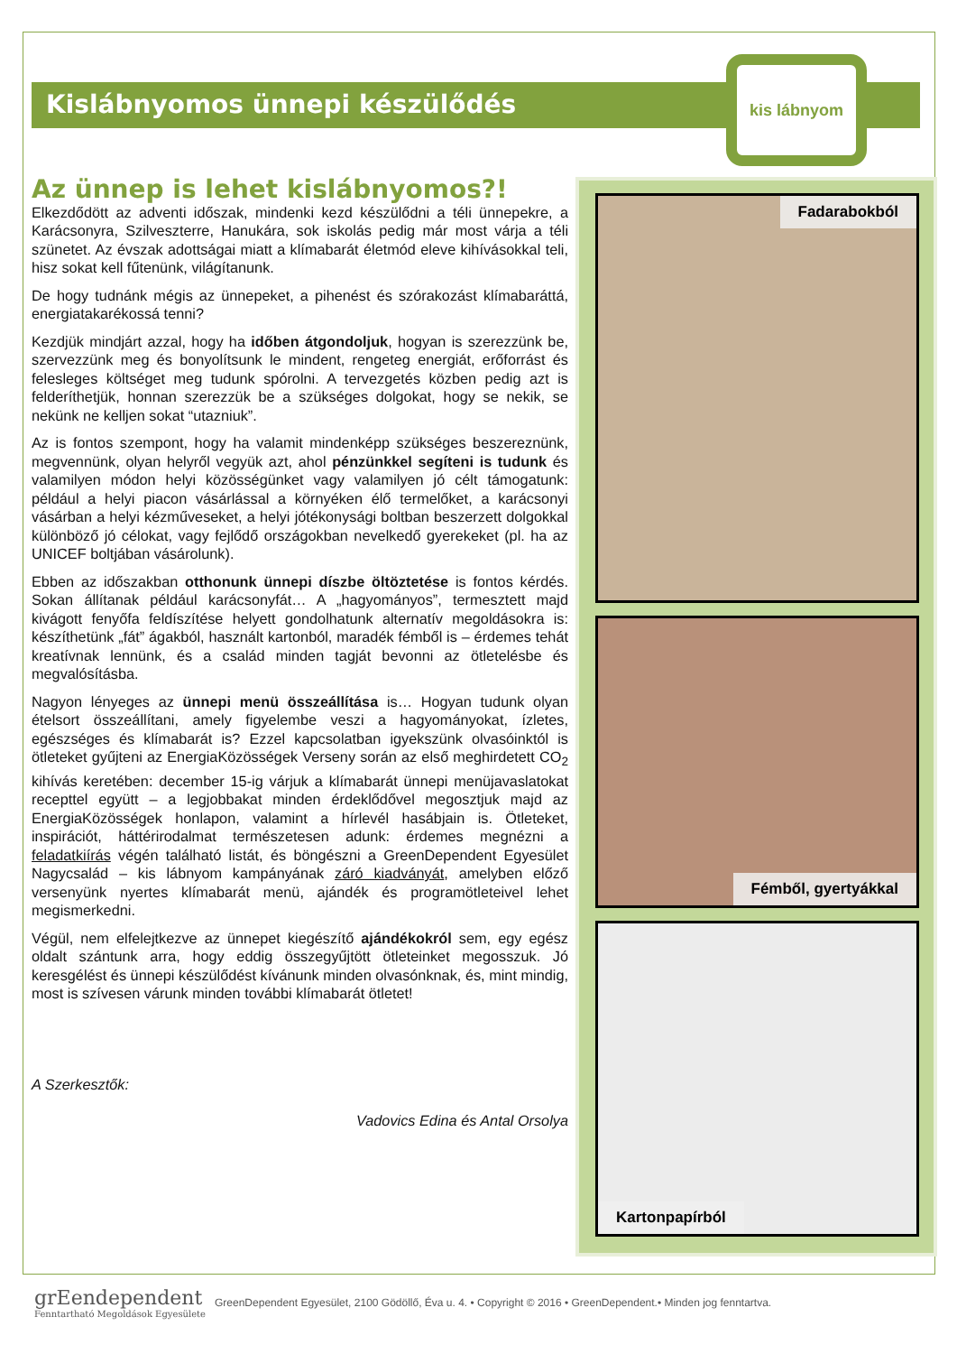Kislábnyomos ünnepi készülődés
kis lábnyom
Az ünnep is lehet kislábnyomos?!
Elkezdődött az adventi időszak, mindenki kezd készülődni a téli ünnepekre, a Karácsonyra, Szilveszterre, Hanukára, sok iskolás pedig már most várja a téli szünetet. Az évszak adottságai miatt a klímabarát életmód eleve kihívásokkal teli, hisz sokat kell fűtenünk, világítanunk.
De hogy tudnánk mégis az ünnepeket, a pihenést és szórakozást klímabaráttá, energiatakarékossá tenni?
Kezdjük mindjárt azzal, hogy ha időben átgondoljuk, hogyan is szerezzünk be, szervezzünk meg és bonyolítsunk le mindent, rengeteg energiát, erőforrást és felesleges költséget meg tudunk spórolni. A tervezgetés közben pedig azt is felderíthetjük, honnan szerezzük be a szükséges dolgokat, hogy se nekik, se nekünk ne kelljen sokat “utazniuk”.
Az is fontos szempont, hogy ha valamit mindenképp szükséges beszereznünk, megvennünk, olyan helyről vegyük azt, ahol pénzünkkel segíteni is tudunk és valamilyen módon helyi közösségünket vagy valamilyen jó célt támogatunk: például a helyi piacon vásárlással a környéken élő termelőket, a karácsonyi vásárban a helyi kézműveseket, a helyi jótékonysági boltban beszerzett dolgokkal különböző jó célokat, vagy fejlődő országokban nevelkedő gyerekeket (pl. ha az UNICEF boltjában vásárolunk).
Ebben az időszakban otthonunk ünnepi díszbe öltöztetése is fontos kérdés. Sokan állítanak például karácsonyfát… A „hagyományos”, termesztett majd kivágott fenyőfa feldíszítése helyett gondolhatunk alternatív megoldásokra is: készíthetünk „fát” ágakból, használt kartonból, maradék fémből is – érdemes tehát kreatívnak lennünk, és a család minden tagját bevonni az ötletelésbe és megvalósításba.
Nagyon lényeges az ünnepi menü összeállítása is… Hogyan tudunk olyan ételsort összeállítani, amely figyelembe veszi a hagyományokat, ízletes, egészséges és klímabarát is? Ezzel kapcsolatban igyekszünk olvasóinktól is ötleteket gyűjteni az EnergiaKözösségek Verseny során az első meghirdetett CO<sub>2</sub> kihívás keretében: december 15-ig várjuk a klímabarát ünnepi menüjavaslatokat recepttel együtt – a legjobbakat minden érdeklődővel megosztjuk majd az EnergiaKözösségek honlapon, valamint a hírlevél hasábjain is. Ötleteket, inspirációt, háttérirodalmat természetesen adunk: érdemes megnézni a feladatkiírás végén található listát, és böngészni a GreenDependent Egyesület Nagycsalád – kis lábnyom kampányának záró kiadványát, amelyben előző versenyünk nyertes klímabarát menü, ajándék és programötleteivel lehet megismerkedni.
Végül, nem elfelejtkezve az ünnepet kiegészítő ajándékokról sem, egy egész oldalt szántunk arra, hogy eddig összegyűjtött ötleteinket megosszuk. Jó keresgélést és ünnepi készülődést kívánunk minden olvasónknak, és, mint mindig, most is szívesen várunk minden további klímabarát ötletet!
A Szerkesztők:
Vadovics Edina és Antal Orsolya
Fadarabokból
Fémből, gyertyákkal
Kartonpapírból
grEendependent
Fenntartható Megoldások Egyesülete
GreenDependent Egyesület, 2100 Gödöllő, Éva u. 4. • Copyright © 2016 • GreenDependent.• Minden jog fenntartva.